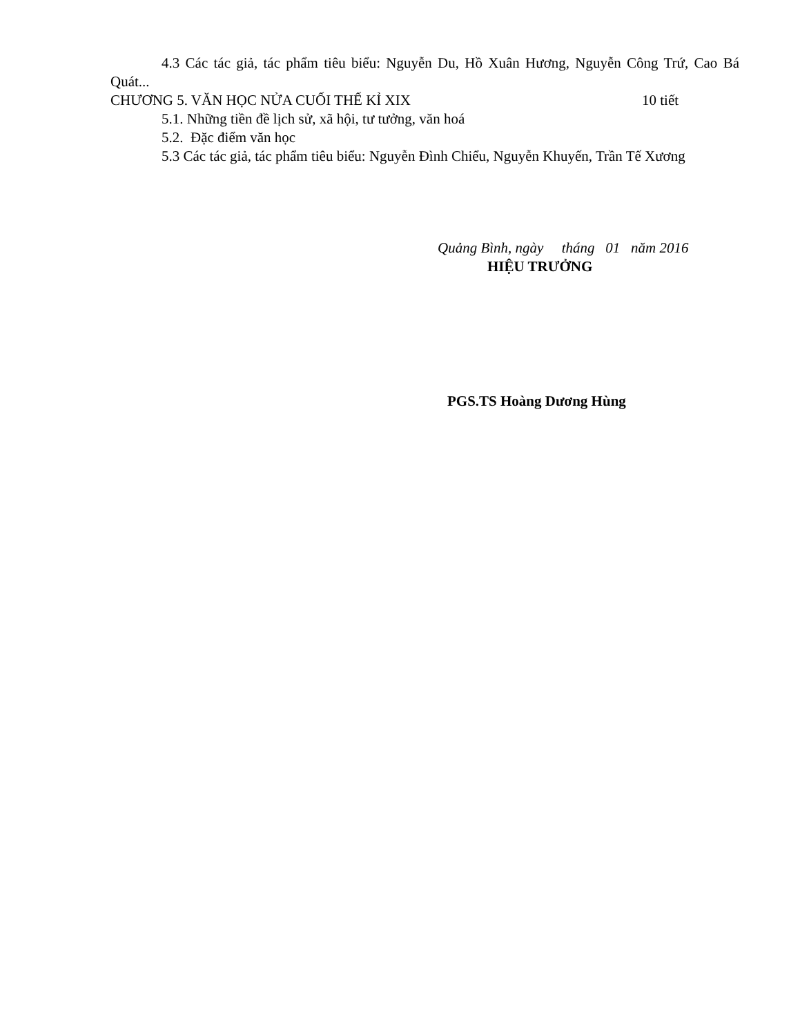4.3 Các tác giả, tác phẩm tiêu biểu: Nguyễn Du, Hồ Xuân Hương, Nguyễn Công Trứ, Cao Bá Quát...
CHƯƠNG 5. VĂN HỌC NỬA CUỐI THẾ KỈ XIX 10 tiết
5.1. Những tiền đề lịch sử, xã hội, tư tưởng, văn hoá
5.2. Đặc điểm văn học
5.3 Các tác giả, tác phẩm tiêu biểu: Nguyễn Đình Chiểu, Nguyễn Khuyến, Trần Tế Xương
Quảng Bình, ngày tháng 01 năm 2016
HIỆU TRƯỞNG
PGS.TS Hoàng Dương Hùng